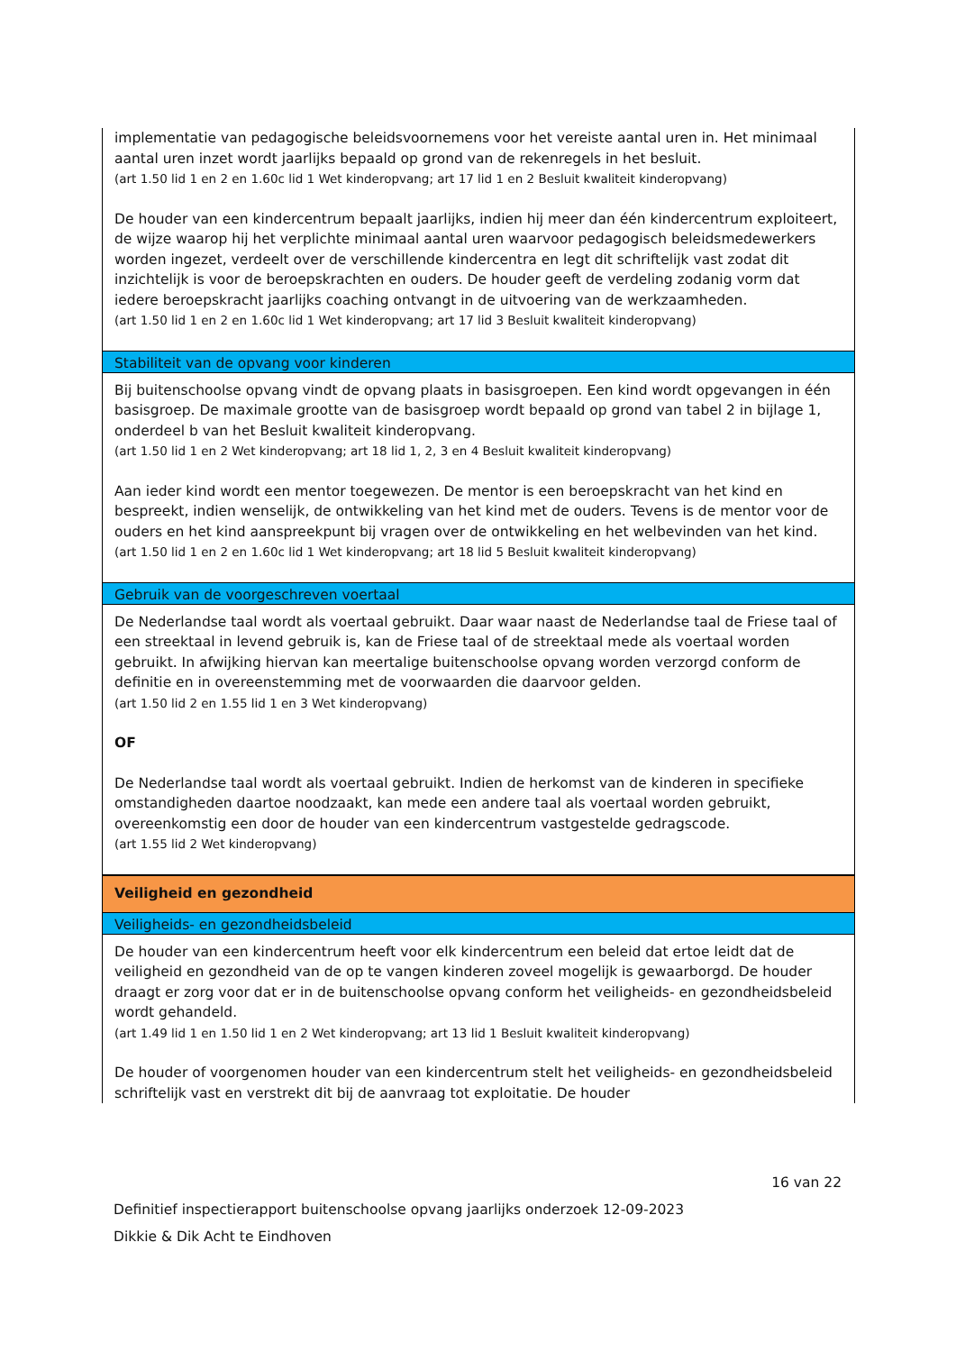implementatie van pedagogische beleidsvoornemens voor het vereiste aantal uren in. Het minimaal aantal uren inzet wordt jaarlijks bepaald op grond van de rekenregels in het besluit.
(art 1.50 lid 1 en 2 en 1.60c lid 1 Wet kinderopvang; art 17 lid 1 en 2 Besluit kwaliteit kinderopvang)
De houder van een kindercentrum bepaalt jaarlijks, indien hij meer dan één kindercentrum exploiteert, de wijze waarop hij het verplichte minimaal aantal uren waarvoor pedagogisch beleidsmedewerkers worden ingezet, verdeelt over de verschillende kindercentra en legt dit schriftelijk vast zodat dit inzichtelijk is voor de beroepskrachten en ouders. De houder geeft de verdeling zodanig vorm dat iedere beroepskracht jaarlijks coaching ontvangt in de uitvoering van de werkzaamheden.
(art 1.50 lid 1 en 2 en 1.60c lid 1 Wet kinderopvang; art 17 lid 3 Besluit kwaliteit kinderopvang)
Stabiliteit van de opvang voor kinderen
Bij buitenschoolse opvang vindt de opvang plaats in basisgroepen. Een kind wordt opgevangen in één basisgroep. De maximale grootte van de basisgroep wordt bepaald op grond van tabel 2 in bijlage 1, onderdeel b van het Besluit kwaliteit kinderopvang.
(art 1.50 lid 1 en 2 Wet kinderopvang; art 18 lid 1, 2, 3 en 4 Besluit kwaliteit kinderopvang)
Aan ieder kind wordt een mentor toegewezen. De mentor is een beroepskracht van het kind en bespreekt, indien wenselijk, de ontwikkeling van het kind met de ouders. Tevens is de mentor voor de ouders en het kind aanspreekpunt bij vragen over de ontwikkeling en het welbevinden van het kind.
(art 1.50 lid 1 en 2 en 1.60c lid 1 Wet kinderopvang; art 18 lid 5 Besluit kwaliteit kinderopvang)
Gebruik van de voorgeschreven voertaal
De Nederlandse taal wordt als voertaal gebruikt. Daar waar naast de Nederlandse taal de Friese taal of een streektaal in levend gebruik is, kan de Friese taal of de streektaal mede als voertaal worden gebruikt. In afwijking hiervan kan meertalige buitenschoolse opvang worden verzorgd conform de definitie en in overeenstemming met de voorwaarden die daarvoor gelden.
(art 1.50 lid 2 en 1.55 lid 1 en 3 Wet kinderopvang)
OF
De Nederlandse taal wordt als voertaal gebruikt. Indien de herkomst van de kinderen in specifieke omstandigheden daartoe noodzaakt, kan mede een andere taal als voertaal worden gebruikt, overeenkomstig een door de houder van een kindercentrum vastgestelde gedragscode.
(art 1.55 lid 2 Wet kinderopvang)
Veiligheid en gezondheid
Veiligheids- en gezondheidsbeleid
De houder van een kindercentrum heeft voor elk kindercentrum een beleid dat ertoe leidt dat de veiligheid en gezondheid van de op te vangen kinderen zoveel mogelijk is gewaarborgd. De houder draagt er zorg voor dat er in de buitenschoolse opvang conform het veiligheids- en gezondheidsbeleid wordt gehandeld.
(art 1.49 lid 1 en 1.50 lid 1 en 2 Wet kinderopvang; art 13 lid 1 Besluit kwaliteit kinderopvang)
De houder of voorgenomen houder van een kindercentrum stelt het veiligheids- en gezondheidsbeleid schriftelijk vast en verstrekt dit bij de aanvraag tot exploitatie. De houder
16 van 22
Definitief inspectierapport buitenschoolse opvang jaarlijks onderzoek 12-09-2023
Dikkie & Dik Acht te Eindhoven